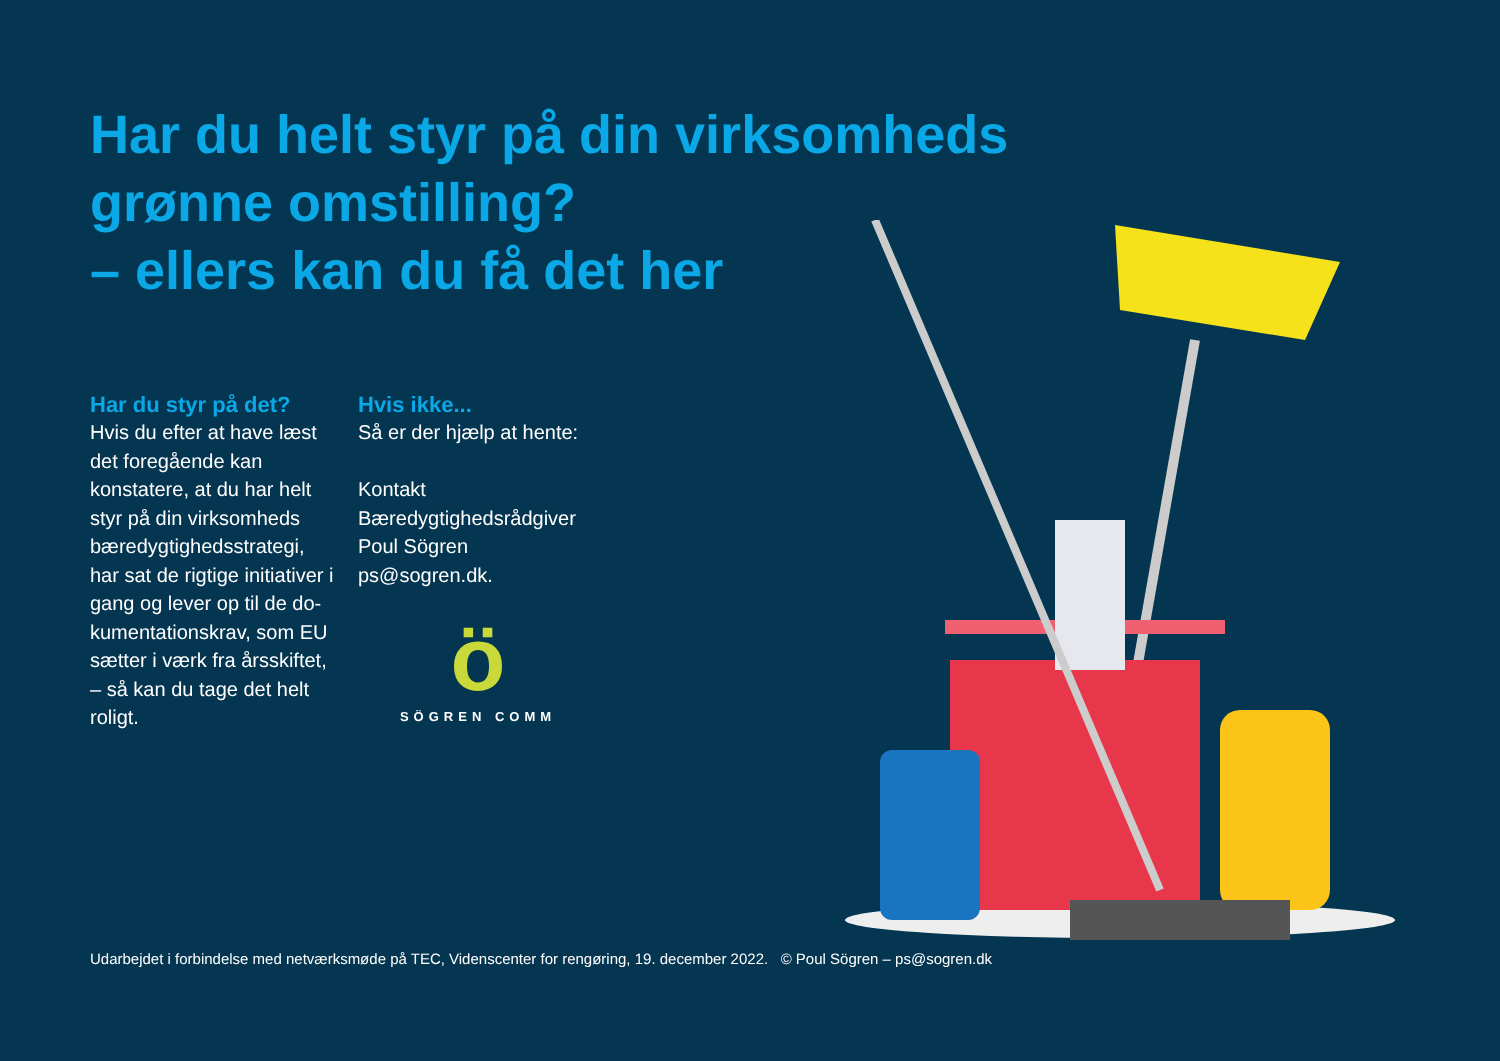Har du helt styr på din virksomheds
grønne omstilling?
– ellers kan du få det her
Har du styr på det?
Hvis du efter at have læst det foregående kan konstatere, at du har helt styr på din virksomheds bæredygtighedsstrategi, har sat de rigtige initiativer i gang og lever op til de do-kumentationskrav, som EU sætter i værk fra årsskiftet, – så kan du tage det helt roligt.
Hvis ikke...
Så er der hjælp at hente:
Kontakt
Bæredygtighedsrådgiver
Poul Sögren
ps@sogren.dk.
ö
SÖGREN COMM
Udarbejdet i forbindelse med netværksmøde på TEC, Videnscenter for rengøring, 19. december 2022. © Poul Sögren – ps@sogren.dk